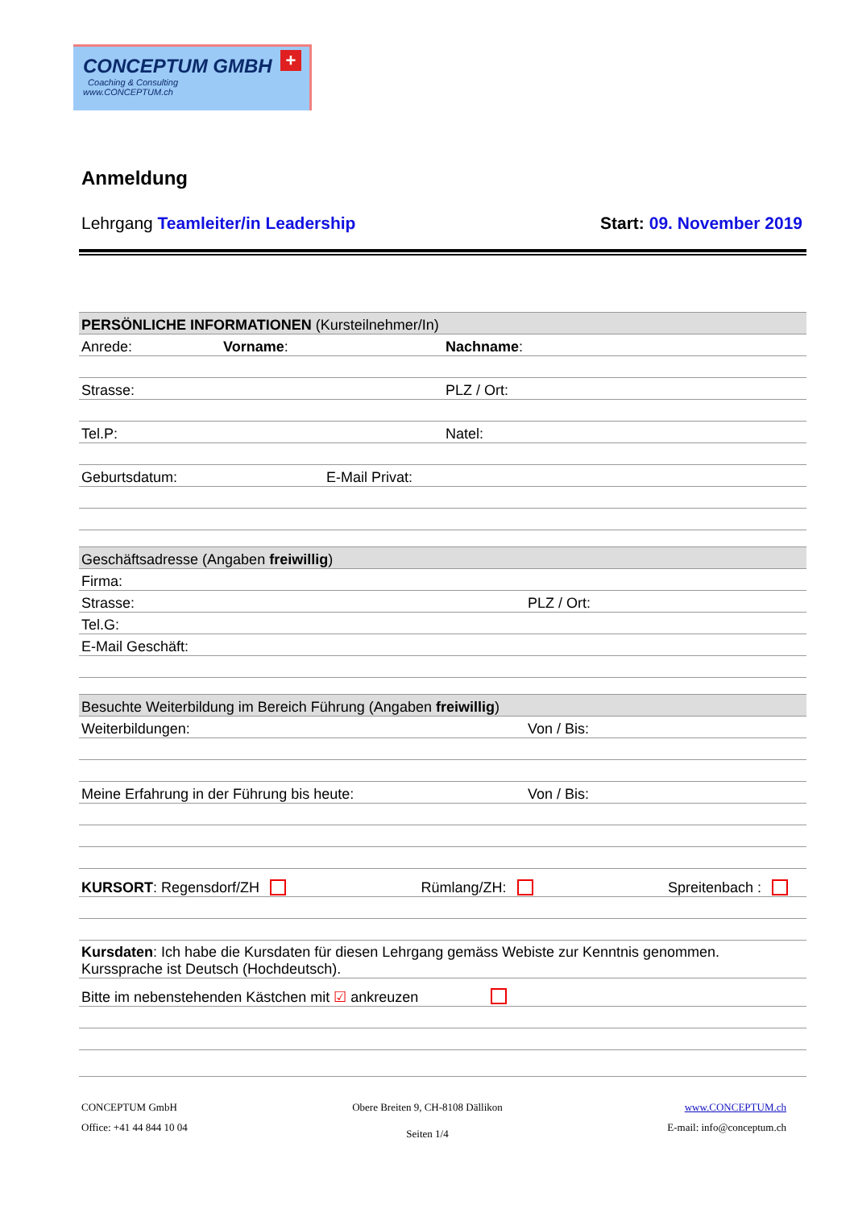CONCEPTUM GMBH
Coaching & Consulting
www.CONCEPTUM.ch
+
Anmeldung
Lehrgang Teamleiter/in Leadership Start: 09. November 2019
| PERSÖNLICHE INFORMATIONEN (Kursteilnehmer/In) | | |
| --- | --- | --- |
| Anrede: | Vorname : | Nachname : |
| Strasse: | | PLZ / Ort: |
| Tel.P: | | Natel: |
| Geburtsdatum: E-Mail Privat: | | |
| Geschäftsadresse (Angaben freiwillig ) | | |
| Firma: | | |
| Strasse: | | PLZ / Ort: |
| Tel.G: | | |
| E-Mail Geschäft: | | |
| Besuchte Weiterbildung im Bereich Führung (Angaben freiwillig ) | | |
| Weiterbildungen: | | Von / Bis: |
| Meine Erfahrung in der Führung bis heute: | | Von / Bis: |
| KURSORT : Regensdorf/ZH Rümlang/ZH: Spreitenbach : | | |
| Kursdaten : Ich habe die Kursdaten für diesen Lehrgang gemäss Webiste zur Kenntnis genommen. Kurssprache ist Deutsch (Hochdeutsch). | | |
| Bitte im nebenstehenden Kästchen mit ☑ ankreuzen | | |
CONCEPTUM GmbH
Office: +41 44 844 10 04
Obere Breiten 9, CH-8108 Dällikon
Seiten 1/4
www.CONCEPTUM.ch
E-mail: info@conceptum.ch